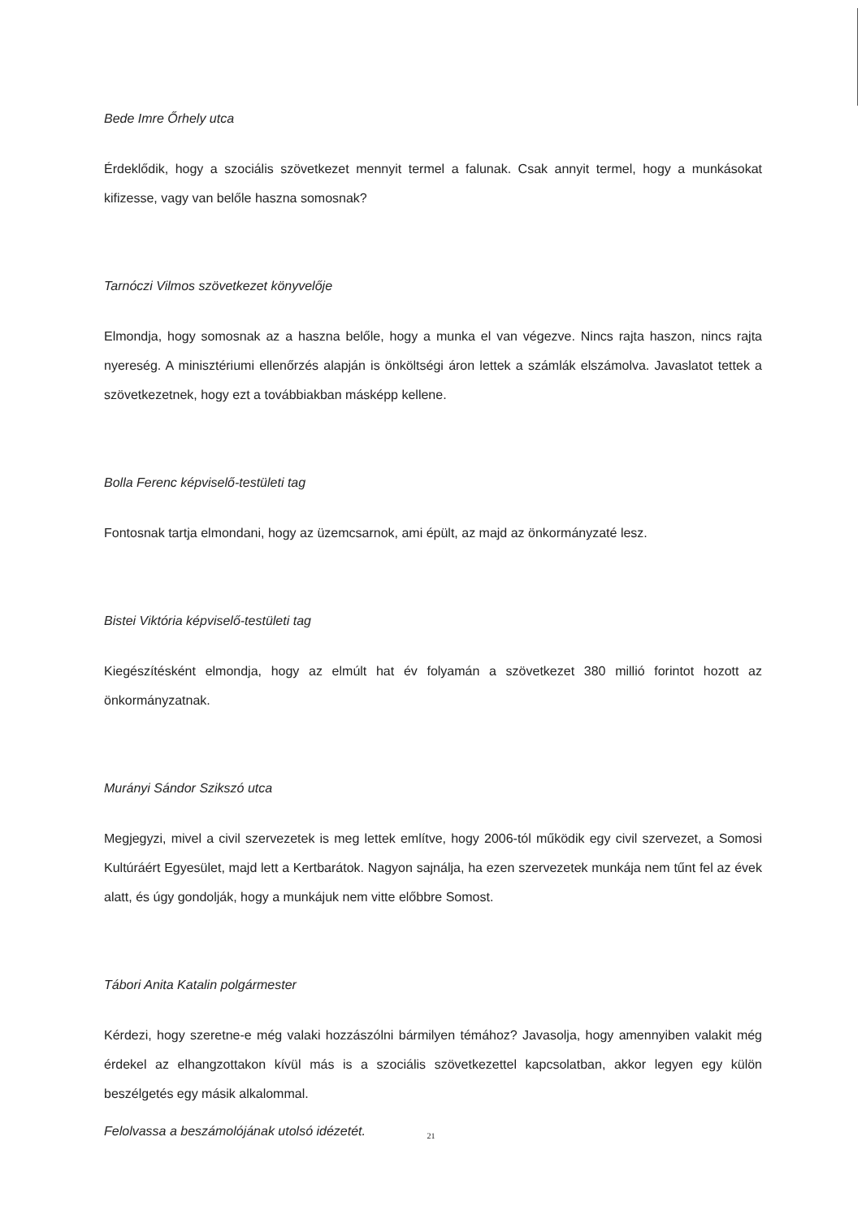Bede Imre Őrhely utca
Érdeklődik, hogy a szociális szövetkezet mennyit termel a falunak. Csak annyit termel, hogy a munkásokat kifizesse, vagy van belőle haszna somosnak?
Tarnóczi Vilmos szövetkezet könyvelője
Elmondja, hogy somosnak az a haszna belőle, hogy a munka el van végezve. Nincs rajta haszon, nincs rajta nyereség. A minisztériumi ellenőrzés alapján is önköltségi áron lettek a számlák elszámolva. Javaslatot tettek a szövetkezetnek, hogy ezt a továbbiakban másképp kellene.
Bolla Ferenc képviselő-testületi tag
Fontosnak tartja elmondani, hogy az üzemcsarnok, ami épült, az majd az önkormányzaté lesz.
Bistei Viktória képviselő-testületi tag
Kiegészítésként elmondja, hogy az elmúlt hat év folyamán a szövetkezet 380 millió forintot hozott az önkormányzatnak.
Murányi Sándor Szikszó utca
Megjegyzi, mivel a civil szervezetek is meg lettek említve, hogy 2006-tól működik egy civil szervezet, a Somosi Kultúráért Egyesület, majd lett a Kertbarátok. Nagyon sajnálja, ha ezen szervezetek munkája nem tűnt fel az évek alatt, és úgy gondolják, hogy a munkájuk nem vitte előbbre Somost.
Tábori Anita Katalin polgármester
Kérdezi, hogy szeretne-e még valaki hozzászólni bármilyen témához? Javasolja, hogy amennyiben valakit még érdekel az elhangzottakon kívül más is a szociális szövetkezettel kapcsolatban, akkor legyen egy külön beszélgetés egy másik alkalommal.
Felolvassa a beszámolójának utolsó idézetét.
21